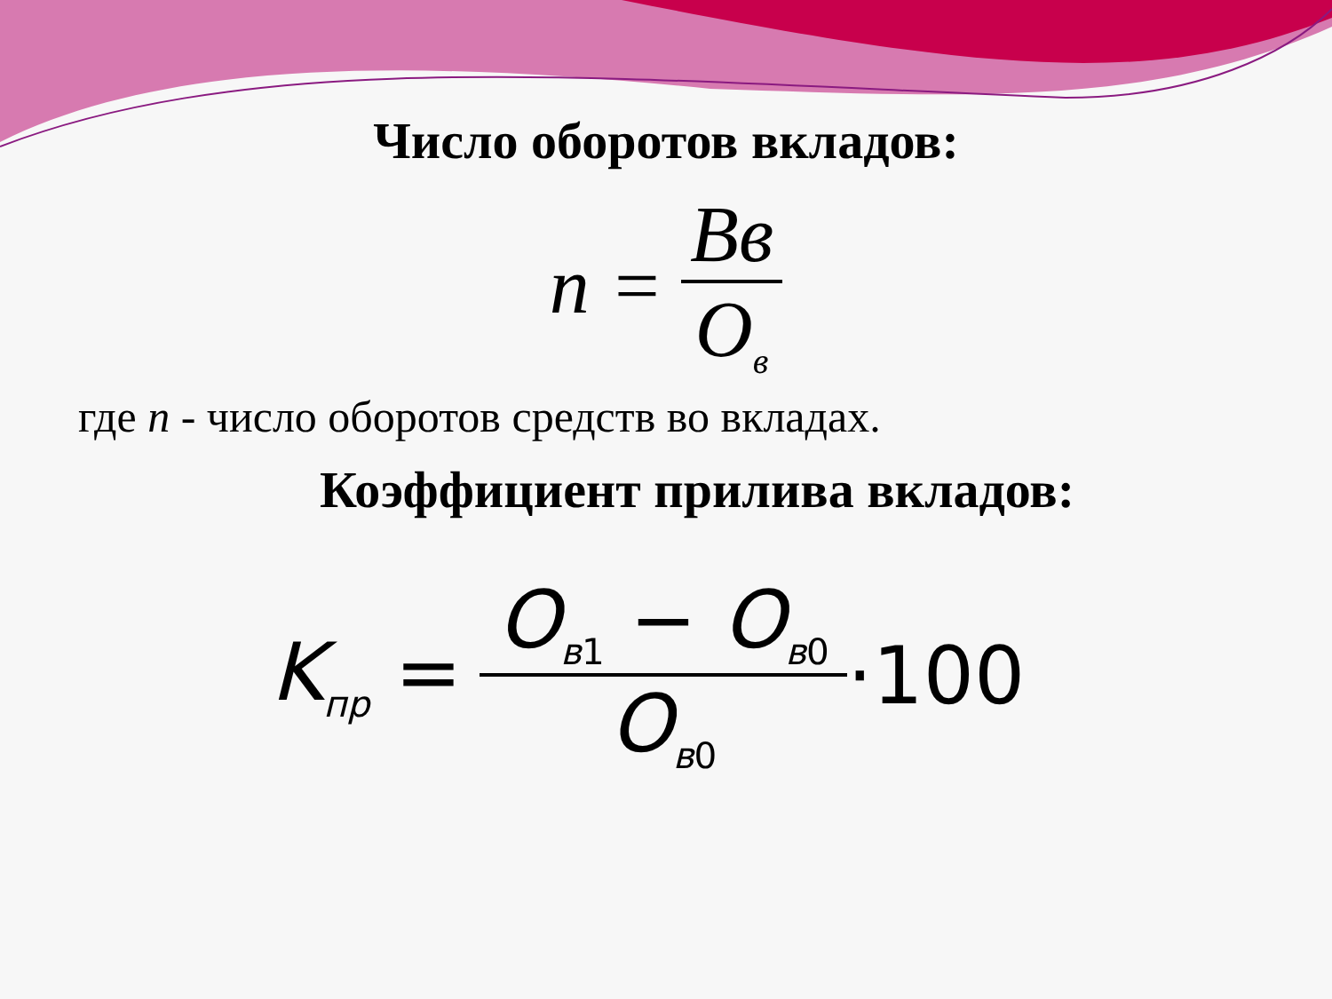Число оборотов вкладов:
n = Вв О<sub>в</sub>
где n - число оборотов средств во вкладах.
Коэффициент прилива вкладов:
K<sub>пр</sub> = О<sub>в1</sub> − О<sub>в0</sub> О<sub>в0</sub> ·100